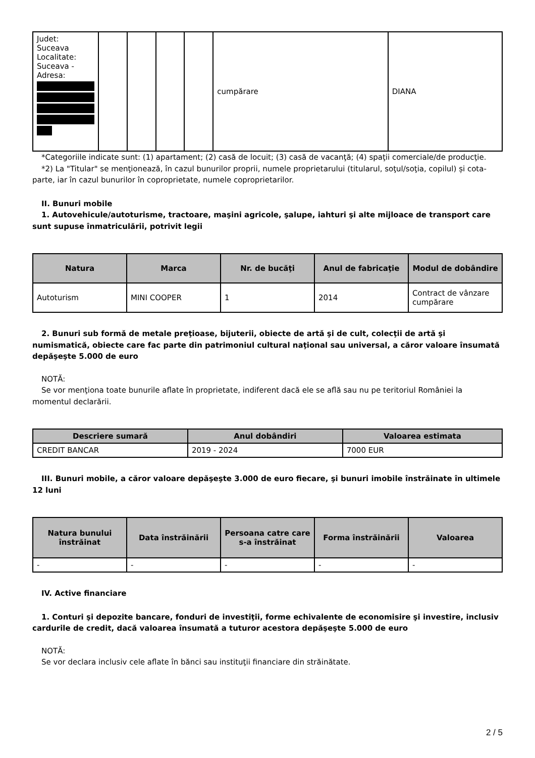| Judet: Suceava Localitate: Suceava - Adresa: | | | | | cumpărare | DIANA |
*Categoriile indicate sunt: (1) apartament; (2) casă de locuit; (3) casă de vacanţă; (4) spaţii comerciale/de producţie.
*2) La "Titular" se menţionează, în cazul bunurilor proprii, numele proprietarului (titularul, soţul/soţia, copilul) și cota-parte, iar în cazul bunurilor în coproprietate, numele coproprietarilor.
II. Bunuri mobile
1. Autovehicule/autoturisme, tractoare, maşini agricole, şalupe, iahturi şi alte mijloace de transport care sunt supuse înmatriculării, potrivit legii
| Natura | Marca | Nr. de bucăţi | Anul de fabricaţie | Modul de dobândire |
| --- | --- | --- | --- | --- |
| Autoturism | MINI COOPER | 1 | 2014 | Contract de vânzare cumpărare |
2. Bunuri sub formă de metale preţioase, bijuterii, obiecte de artă şi de cult, colecţii de artă şi numismatică, obiecte care fac parte din patrimoniul cultural naţional sau universal, a căror valoare însumată depăşeşte 5.000 de euro
NOTĂ:
Se vor menţiona toate bunurile aflate în proprietate, indiferent dacă ele se află sau nu pe teritoriul României la momentul declarării.
| Descriere sumară | Anul dobândiri | Valoarea estimata |
| --- | --- | --- |
| CREDIT BANCAR | 2019 - 2024 | 7000 EUR |
III. Bunuri mobile, a căror valoare depăşeşte 3.000 de euro fiecare, şi bunuri imobile înstrăinate în ultimele 12 luni
| Natura bunului înstrăinat | Data înstrăinării | Persoana catre care s-a înstrăinat | Forma înstrăinării | Valoarea |
| --- | --- | --- | --- | --- |
| - | - | - | - | - |
IV. Active financiare
1. Conturi şi depozite bancare, fonduri de investiţii, forme echivalente de economisire şi investire, inclusiv cardurile de credit, dacă valoarea însumată a tuturor acestora depăşeşte 5.000 de euro
NOTĂ:
Se vor declara inclusiv cele aflate în bănci sau instituţii financiare din străinătate.
2 / 5